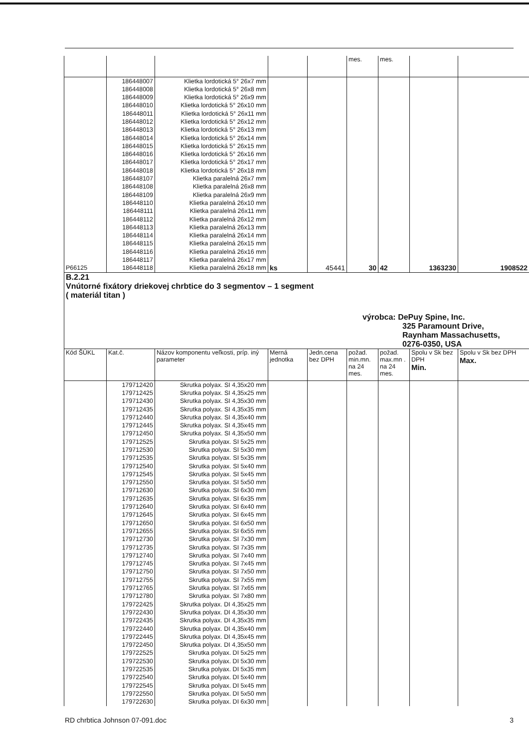| | | | | | mes. | mes. | | |
| P66125 | 186448007 186448008 186448009 186448010 186448011 186448012 186448013 186448014 186448015 186448016 186448017 186448018 186448107 186448108 186448109 186448110 186448111 186448112 186448113 186448114 186448115 186448116 186448117 186448118 | Klietka lordotická 5° 26x7 mm Klietka lordotická 5° 26x8 mm Klietka lordotická 5° 26x9 mm Klietka lordotická 5° 26x10 mm Klietka lordotická 5° 26x11 mm Klietka lordotická 5° 26x12 mm Klietka lordotická 5° 26x13 mm Klietka lordotická 5° 26x14 mm Klietka lordotická 5° 26x15 mm Klietka lordotická 5° 26x16 mm Klietka lordotická 5° 26x17 mm Klietka lordotická 5° 26x18 mm Klietka paralelná 26x7 mm Klietka paralelná 26x8 mm Klietka paralelná 26x9 mm Klietka paralelná 26x10 mm Klietka paralelná 26x11 mm Klietka paralelná 26x12 mm Klietka paralelná 26x13 mm Klietka paralelná 26x14 mm Klietka paralelná 26x15 mm Klietka paralelná 26x16 mm Klietka paralelná 26x17 mm Klietka paralelná 26x18 mm | ks | 45441 | 30 | 42 | 1363230 | 1908522 |
| B.2.21 Vnútorné fixátory driekovej chrbtice do 3 segmentov – 1 segment ( materiál titan ) výrobca: DePuy Spine, Inc. 325 Paramount Drive, Raynham Massachusetts, 0276-0350, USA | | | | | | | | |
| Kód ŠÚKL | Kat.č. | Názov komponentu veľkosti, príp. iný parameter | Merná jednotka | Jedn.cena bez DPH | požad. min.mn. na 24 mes. | požad. max.mn . na 24 mes. | Spolu v Sk bez DPH Min. | Spolu v Sk bez DPH Max. |
| | 179712420 179712425 179712430 179712435 179712440 179712445 179712450 179712525 179712530 179712535 179712540 179712545 179712550 179712630 179712635 179712640 179712645 179712650 179712655 179712730 179712735 179712740 179712745 179712750 179712755 179712765 179712780 179722425 179722430 179722435 179722440 179722445 179722450 179722525 179722530 179722535 179722540 179722545 179722550 179722630 | Skrutka polyax. SI 4,35x20 mm Skrutka polyax. SI 4,35x25 mm Skrutka polyax. SI 4,35x30 mm Skrutka polyax. SI 4,35x35 mm Skrutka polyax. SI 4,35x40 mm Skrutka polyax. SI 4,35x45 mm Skrutka polyax. SI 4,35x50 mm Skrutka polyax. SI 5x25 mm Skrutka polyax. SI 5x30 mm Skrutka polyax. SI 5x35 mm Skrutka polyax. SI 5x40 mm Skrutka polyax. SI 5x45 mm Skrutka polyax. SI 5x50 mm Skrutka polyax. SI 6x30 mm Skrutka polyax. SI 6x35 mm Skrutka polyax. SI 6x40 mm Skrutka polyax. SI 6x45 mm Skrutka polyax. SI 6x50 mm Skrutka polyax. SI 6x55 mm Skrutka polyax. SI 7x30 mm Skrutka polyax. SI 7x35 mm Skrutka polyax. SI 7x40 mm Skrutka polyax. SI 7x45 mm Skrutka polyax. SI 7x50 mm Skrutka polyax. SI 7x55 mm Skrutka polyax. SI 7x65 mm Skrutka polyax. SI 7x80 mm Skrutka polyax. DI 4,35x25 mm Skrutka polyax. DI 4,35x30 mm Skrutka polyax. DI 4,35x35 mm Skrutka polyax. DI 4,35x40 mm Skrutka polyax. DI 4,35x45 mm Skrutka polyax. DI 4,35x50 mm Skrutka polyax. DI 5x25 mm Skrutka polyax. DI 5x30 mm Skrutka polyax. DI 5x35 mm Skrutka polyax. DI 5x40 mm Skrutka polyax. DI 5x45 mm Skrutka polyax. DI 5x50 mm Skrutka polyax. DI 6x30 mm | | | | | | |
RD chrbtica Johnson 07-091.doc 3